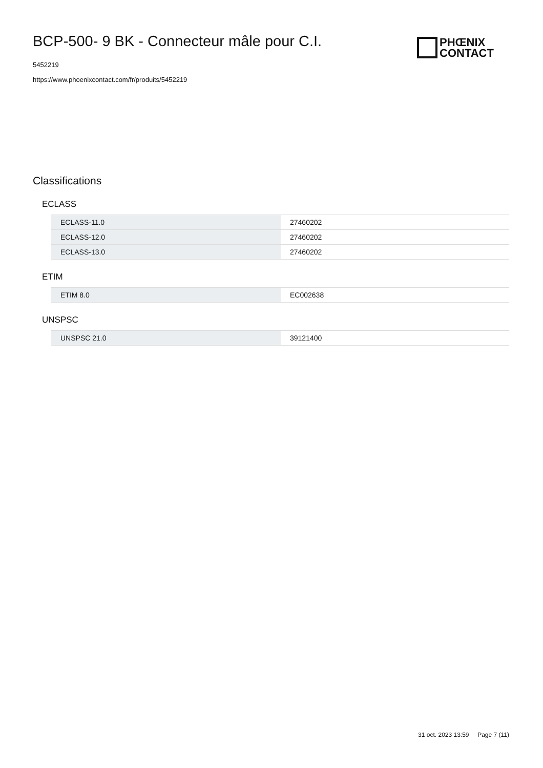BCP-500- 9 BK - Connecteur mâle pour C.I.
5452219
https://www.phoenixcontact.com/fr/produits/5452219
PHŒNIX
CONTACT
Classifications
ECLASS
| ECLASS-11.0 | 27460202 |
| ECLASS-12.0 | 27460202 |
| ECLASS-13.0 | 27460202 |
ETIM
| ETIM 8.0 | EC002638 |
UNSPSC
| UNSPSC 21.0 | 39121400 |
31 oct. 2023 13:59 Page 7 (11)